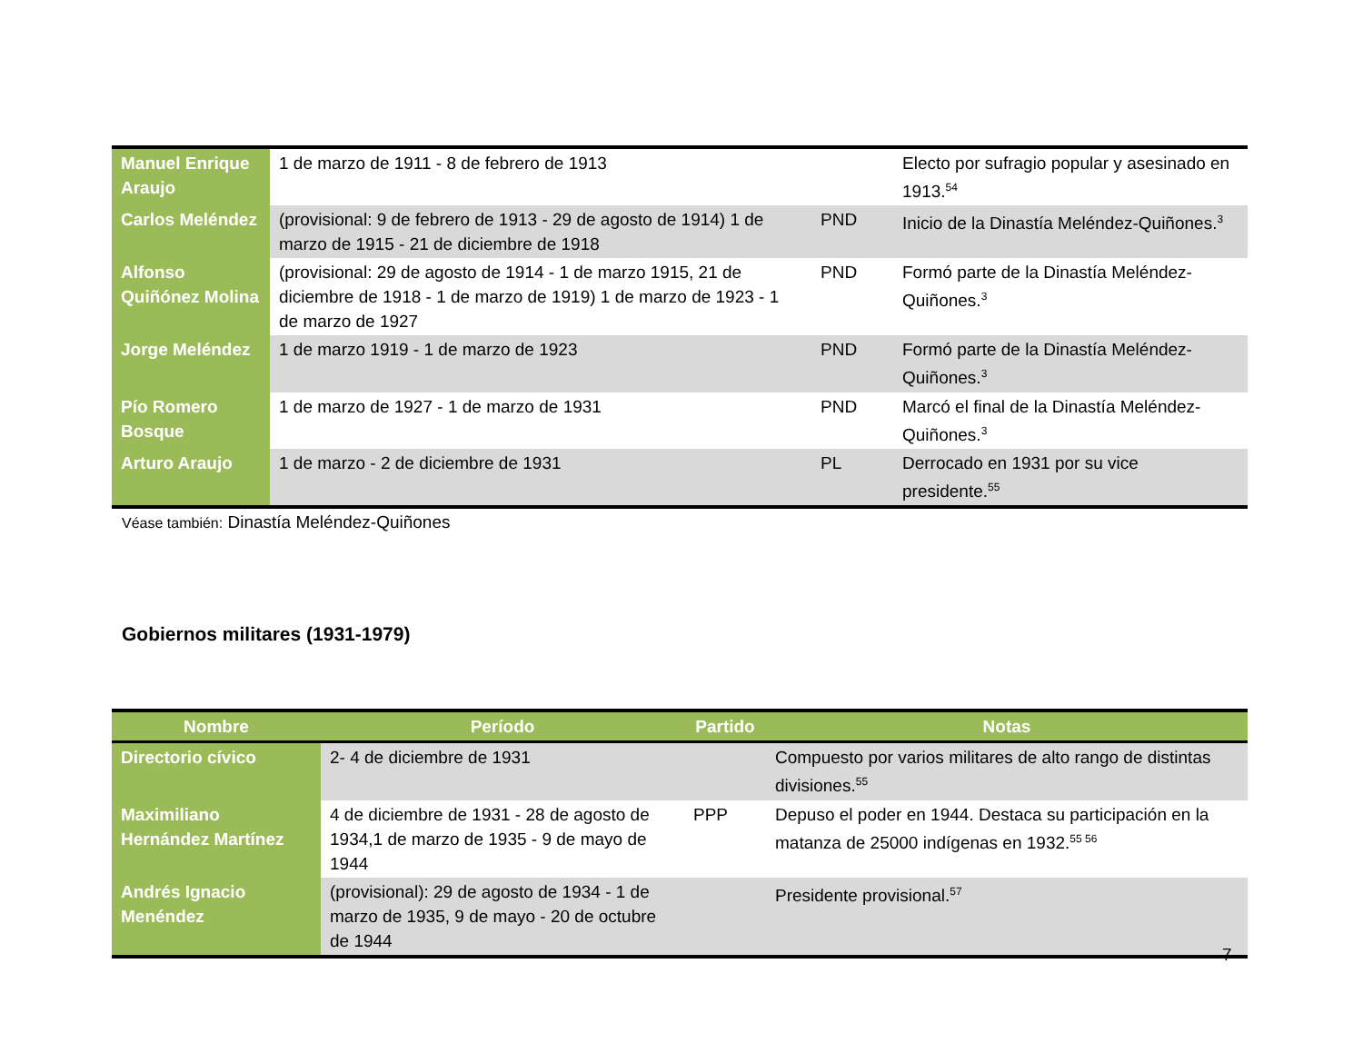| Manuel Enrique Araujo | 1 de marzo de 1911 - 8 de febrero de 1913 | | Electo por sufragio popular y asesinado en 1913.<sup>54</sup> |
| Carlos Meléndez | (provisional: 9 de febrero de 1913 - 29 de agosto de 1914) 1 de marzo de 1915 - 21 de diciembre de 1918 | PND | Inicio de la Dinastía Meléndez-Quiñones.<sup>3</sup> |
| Alfonso Quiñónez Molina | (provisional: 29 de agosto de 1914 - 1 de marzo 1915, 21 de diciembre de 1918 - 1 de marzo de 1919) 1 de marzo de 1923 - 1 de marzo de 1927 | PND | Formó parte de la Dinastía Meléndez-Quiñones.<sup>3</sup> |
| Jorge Meléndez | 1 de marzo 1919 - 1 de marzo de 1923 | PND | Formó parte de la Dinastía Meléndez-Quiñones.<sup>3</sup> |
| Pío Romero Bosque | 1 de marzo de 1927 - 1 de marzo de 1931 | PND | Marcó el final de la Dinastía Meléndez-Quiñones.<sup>3</sup> |
| Arturo Araujo | 1 de marzo - 2 de diciembre de 1931 | PL | Derrocado en 1931 por su vice presidente.<sup>55</sup> |
Véase también: Dinastía Meléndez-Quiñones
Gobiernos militares (1931-1979)
| Nombre | Período | Partido | Notas |
| --- | --- | --- | --- |
| Directorio cívico | 2- 4 de diciembre de 1931 | | Compuesto por varios militares de alto rango de distintas divisiones.<sup>55</sup> |
| Maximiliano Hernández Martínez | 4 de diciembre de 1931 - 28 de agosto de 1934,1 de marzo de 1935 - 9 de mayo de 1944 | PPP | Depuso el poder en 1944. Destaca su participación en la matanza de 25000 indígenas en 1932.<sup>55 56</sup> |
| Andrés Ignacio Menéndez | (provisional): 29 de agosto de 1934 - 1 de marzo de 1935, 9 de mayo - 20 de octubre de 1944 | | Presidente provisional.<sup>57</sup> |
7